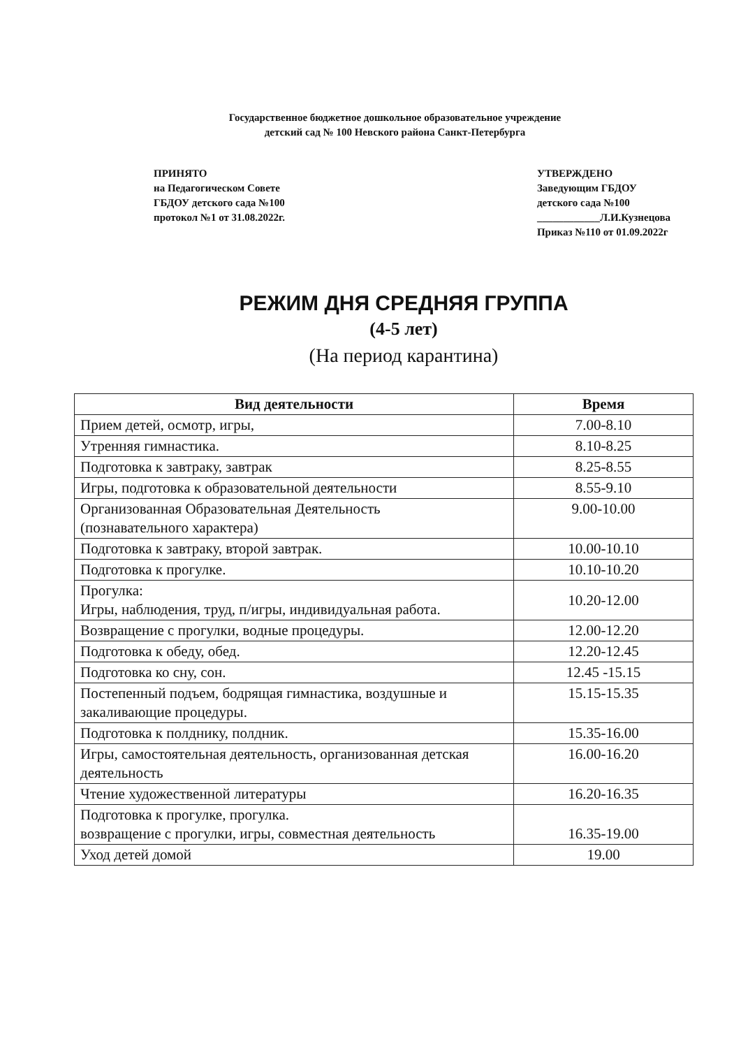Государственное бюджетное дошкольное образовательное учреждение
детский сад № 100 Невского района Санкт-Петербурга
ПРИНЯТО
на Педагогическом Совете
ГБДОУ детского сада №100
протокол №1 от 31.08.2022г.
УТВЕРЖДЕНО
Заведующим ГБДОУ
детского сада №100
____________Л.И.Кузнецова
Приказ №110 от 01.09.2022г
РЕЖИМ ДНЯ СРЕДНЯЯ ГРУППА
(4-5 лет)
(На период карантина)
| Вид деятельности | Время |
| --- | --- |
| Прием детей, осмотр, игры, | 7.00-8.10 |
| Утренняя гимнастика. | 8.10-8.25 |
| Подготовка к завтраку, завтрак | 8.25-8.55 |
| Игры, подготовка к образовательной деятельности | 8.55-9.10 |
| Организованная Образовательная Деятельность (познавательного характера) | 9.00-10.00 |
| Подготовка к завтраку, второй завтрак. | 10.00-10.10 |
| Подготовка к прогулке. | 10.10-10.20 |
| Прогулка: Игры, наблюдения, труд, п/игры, индивидуальная работа. | 10.20-12.00 |
| Возвращение с прогулки, водные процедуры. | 12.00-12.20 |
| Подготовка к обеду, обед. | 12.20-12.45 |
| Подготовка ко сну, сон. | 12.45 -15.15 |
| Постепенный подъем, бодрящая гимнастика, воздушные и закаливающие процедуры. | 15.15-15.35 |
| Подготовка к полднику, полдник. | 15.35-16.00 |
| Игры, самостоятельная деятельность, организованная детская деятельность | 16.00-16.20 |
| Чтение художественной литературы | 16.20-16.35 |
| Подготовка к прогулке, прогулка. возвращение с прогулки, игры, совместная деятельность | 16.35-19.00 |
| Уход детей домой | 19.00 |